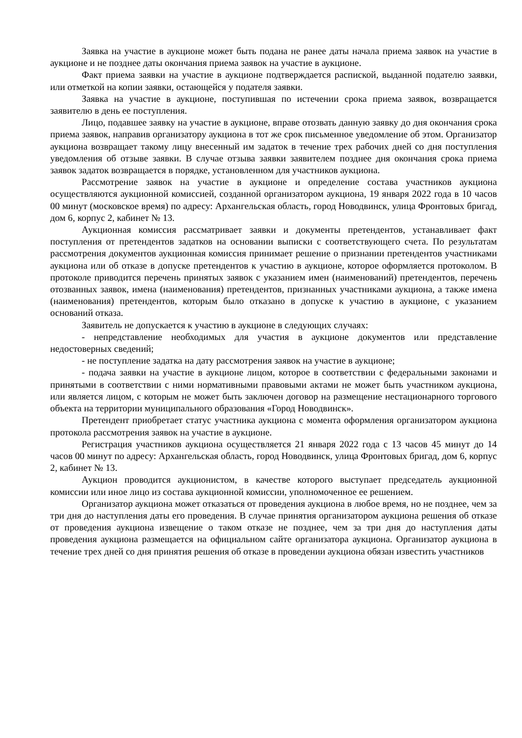Заявка на участие в аукционе может быть подана не ранее даты начала приема заявок на участие в аукционе и не позднее даты окончания приема заявок на участие в аукционе.
Факт приема заявки на участие в аукционе подтверждается распиской, выданной подателю заявки, или отметкой на копии заявки, остающейся у подателя заявки.
Заявка на участие в аукционе, поступившая по истечении срока приема заявок, возвращается заявителю в день ее поступления.
Лицо, подавшее заявку на участие в аукционе, вправе отозвать данную заявку до дня окончания срока приема заявок, направив организатору аукциона в тот же срок письменное уведомление об этом. Организатор аукциона возвращает такому лицу внесенный им задаток в течение трех рабочих дней со дня поступления уведомления об отзыве заявки. В случае отзыва заявки заявителем позднее дня окончания срока приема заявок задаток возвращается в порядке, установленном для участников аукциона.
Рассмотрение заявок на участие в аукционе и определение состава участников аукциона осуществляются аукционной комиссией, созданной организатором аукциона, 19 января 2022 года в 10 часов 00 минут (московское время) по адресу: Архангельская область, город Новодвинск, улица Фронтовых бригад, дом 6, корпус 2, кабинет № 13.
Аукционная комиссия рассматривает заявки и документы претендентов, устанавливает факт поступления от претендентов задатков на основании выписки с соответствующего счета. По результатам рассмотрения документов аукционная комиссия принимает решение о признании претендентов участниками аукциона или об отказе в допуске претендентов к участию в аукционе, которое оформляется протоколом. В протоколе приводится перечень принятых заявок с указанием имен (наименований) претендентов, перечень отозванных заявок, имена (наименования) претендентов, признанных участниками аукциона, а также имена (наименования) претендентов, которым было отказано в допуске к участию в аукционе, с указанием оснований отказа.
Заявитель не допускается к участию в аукционе в следующих случаях:
- непредставление необходимых для участия в аукционе документов или представление недостоверных сведений;
- не поступление задатка на дату рассмотрения заявок на участие в аукционе;
- подача заявки на участие в аукционе лицом, которое в соответствии с федеральными законами и принятыми в соответствии с ними нормативными правовыми актами не может быть участником аукциона, или является лицом, с которым не может быть заключен договор на размещение нестационарного торгового объекта на территории муниципального образования «Город Новодвинск».
Претендент приобретает статус участника аукциона с момента оформления организатором аукциона протокола рассмотрения заявок на участие в аукционе.
Регистрация участников аукциона осуществляется 21 января 2022 года с 13 часов 45 минут до 14 часов 00 минут по адресу: Архангельская область, город Новодвинск, улица Фронтовых бригад, дом 6, корпус 2, кабинет № 13.
Аукцион проводится аукционистом, в качестве которого выступает председатель аукционной комиссии или иное лицо из состава аукционной комиссии, уполномоченное ее решением.
Организатор аукциона может отказаться от проведения аукциона в любое время, но не позднее, чем за три дня до наступления даты его проведения. В случае принятия организатором аукциона решения об отказе от проведения аукциона извещение о таком отказе не позднее, чем за три дня до наступления даты проведения аукциона размещается на официальном сайте организатора аукциона. Организатор аукциона в течение трех дней со дня принятия решения об отказе в проведении аукциона обязан известить участников